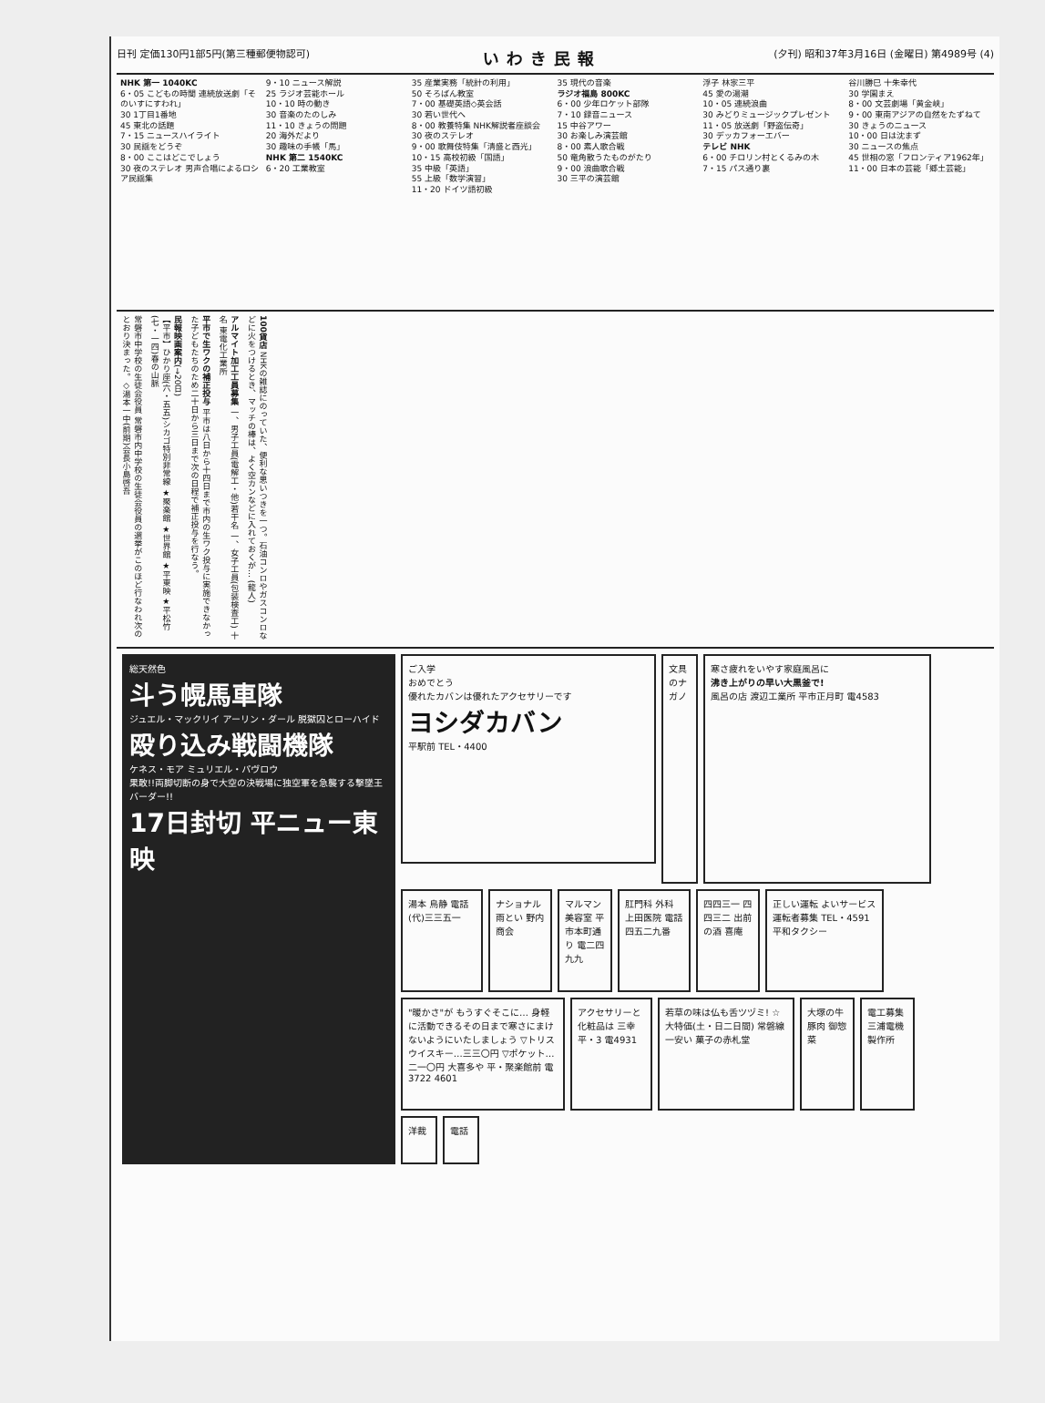日刊 定価130円1部5円(第三種郵便物認可) いわき民報 (夕刊) 昭和37年3月16日 (金曜日) 第4989号 (4)
NHK 第一 1040KC
6・05 こどもの時間 連続放送劇「そのいすにすわれ」
30 1丁目1番地
45 東北の話題
7・15 ニュースハイライト
30 民謡をどうぞ
8・00 ここはどこでしょう
30 夜のステレオ 男声合唱によるロシア民謡集
9・10 ニュース解説
25 ラジオ芸能ホール
10・10 時の動き
30 音楽のたのしみ
11・10 きょうの問題
20 海外だより
30 趣味の手帳「馬」
NHK 第二 1540KC
6・20 工業教室
35 産業実務「統計の利用」
50 そろばん教室
7・00 基礎英語◇英会話
30 若い世代へ
8・00 教養特集 NHK解説者座談会
30 夜のステレオ
9・00 歌舞伎特集「清盛と西光」
10・15 高校初級「国語」
35 中級「英語」
55 上級「数学演習」
11・20 ドイツ語初級
35 現代の音楽
ラジオ福島 800KC
6・00 少年ロケット部隊
7・10 録音ニュース
15 中谷アワー
30 お楽しみ演芸館
8・00 素人歌合戦
50 竜角散うたものがたり
9・00 浪曲歌合戦
30 三平の演芸館
浮子 林家三平
45 愛の湯潮
10・05 連続浪曲
30 みどりミュージックプレゼント
11・05 放送劇「野盗伝奇」
30 デッカフォーエバー
テレビ NHK
6・00 チロリン村とくるみの木
7・15 パス通り裏
谷川勝巳 十朱幸代
30 学園まえ
8・00 文芸劇場「黄金峡」
9・00 東南アジアの自然をたずねて
30 きょうのニュース
10・00 日は沈まず
30 ニュースの焦点
45 世相の窓「フロンティア1962年」
11・00 日本の芸能「郷土芸能」
常磐市中学校の生徒会役員 常磐市内中学校の生徒会役員の選挙がこのほど行なわれ次のとおり決まった。◇湯本一中(前期)会長小島啓吾
民報映画案内(→20日)
【平市】ひかり座(六・五五)シカゴ特別非常線 ★聚楽館 ★世界館 ★平東映 ★平松竹(七・一四)春の山脈
平市で生ワクの補正投与 平市は八日から十四日まで市内の生ワク投与に実施できなかった子どもたちのため二十日から三日まで次の日程で補正投与を行なう。
アルマイト加工工員募集 一、男子工員(電解工・他)若干名 一、女子工員(包装検査工) 十名 東電化工業所
100貨店 NHKの雑誌にのっていた、便利な思いつきを一つ。石油コンロやガスコンロなどに火をつけるとき、マッチの棒は、よく空カンなどに入れておくが… (龍人)
総天然色
斗う幌馬車隊
ジュエル・マックリイ アーリン・ダール 脱獄囚とローハイド
殴り込み戦闘機隊
ケネス・モア ミュリエル・パヴロウ
果敢!!両脚切断の身で大空の決戦場に独空軍を急襲する撃墜王バーダー!!
17日封切 平ニュー東映
ご入学
おめでとう
優れたカバンは優れたアクセサリーです
ヨシダカバン
平駅前 TEL・4400
文具のナガノ
寒さ疲れをいやす家庭風呂に
沸き上がりの早い大黒釜で!
風呂の店 渡辺工業所 平市正月町 電4583
湯本 鳥静 電話(代)三三五一
ナショナル 雨とい 野内商会
マルマン美容室 平市本町通り 電二四九九
肛門科 外科 上田医院 電話四五二九番
四四三一 四四三二 出前の酒 喜庵
正しい運転 よいサービス 運転者募集 TEL・4591 平和タクシー
"暖かさ"が もうすぐそこに… 身軽に活動できるその日まで寒さにまけないようにいたしましょう ▽トリスウイスキー…三三〇円 ▽ポケット…二一〇円 大喜多や 平・聚楽館前 電3722 4601
アクセサリーと化粧品は 三幸 平・3 電4931
若草の味は仏も舌ツヅミ! ☆大特価(土・日二日間) 常磐線一安い 菓子の赤札堂
大塚の牛豚肉 御惣菜
電工募集 三浦電機製作所
洋裁
電話